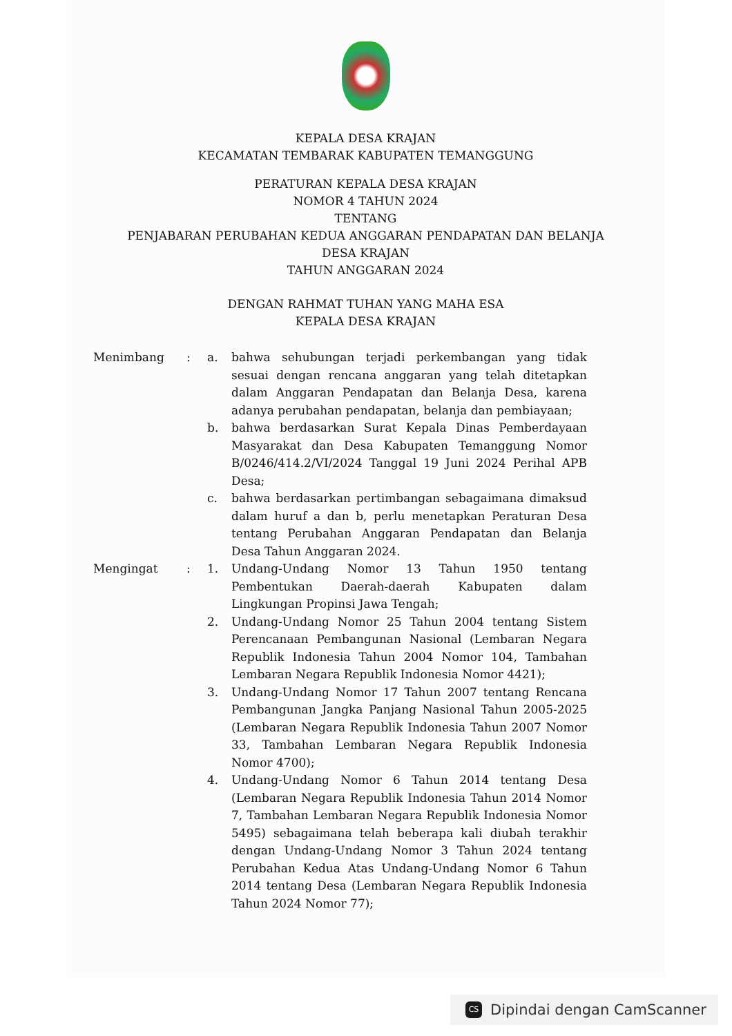KEPALA DESA KRAJAN
KECAMATAN TEMBARAK KABUPATEN TEMANGGUNG
PERATURAN KEPALA DESA KRAJAN
NOMOR 4 TAHUN 2024
TENTANG
PENJABARAN PERUBAHAN KEDUA ANGGARAN PENDAPATAN DAN BELANJA
DESA KRAJAN
TAHUN ANGGARAN 2024
DENGAN RAHMAT TUHAN YANG MAHA ESA
KEPALA DESA KRAJAN
Menimbang : a. bahwa sehubungan terjadi perkembangan yang tidak sesuai dengan rencana anggaran yang telah ditetapkan dalam Anggaran Pendapatan dan Belanja Desa, karena adanya perubahan pendapatan, belanja dan pembiayaan;
b. bahwa berdasarkan Surat Kepala Dinas Pemberdayaan Masyarakat dan Desa Kabupaten Temanggung Nomor B/0246/414.2/VI/2024 Tanggal 19 Juni 2024 Perihal APB Desa;
c. bahwa berdasarkan pertimbangan sebagaimana dimaksud dalam huruf a dan b, perlu menetapkan Peraturan Desa tentang Perubahan Anggaran Pendapatan dan Belanja Desa Tahun Anggaran 2024.
Mengingat : 1. Undang-Undang Nomor 13 Tahun 1950 tentang Pembentukan Daerah-daerah Kabupaten dalam Lingkungan Propinsi Jawa Tengah;
2. Undang-Undang Nomor 25 Tahun 2004 tentang Sistem Perencanaan Pembangunan Nasional (Lembaran Negara Republik Indonesia Tahun 2004 Nomor 104, Tambahan Lembaran Negara Republik Indonesia Nomor 4421);
3. Undang-Undang Nomor 17 Tahun 2007 tentang Rencana Pembangunan Jangka Panjang Nasional Tahun 2005-2025 (Lembaran Negara Republik Indonesia Tahun 2007 Nomor 33, Tambahan Lembaran Negara Republik Indonesia Nomor 4700);
4. Undang-Undang Nomor 6 Tahun 2014 tentang Desa (Lembaran Negara Republik Indonesia Tahun 2014 Nomor 7, Tambahan Lembaran Negara Republik Indonesia Nomor 5495) sebagaimana telah beberapa kali diubah terakhir dengan Undang-Undang Nomor 3 Tahun 2024 tentang Perubahan Kedua Atas Undang-Undang Nomor 6 Tahun 2014 tentang Desa (Lembaran Negara Republik Indonesia Tahun 2024 Nomor 77);
CS
Dipindai dengan CamScanner